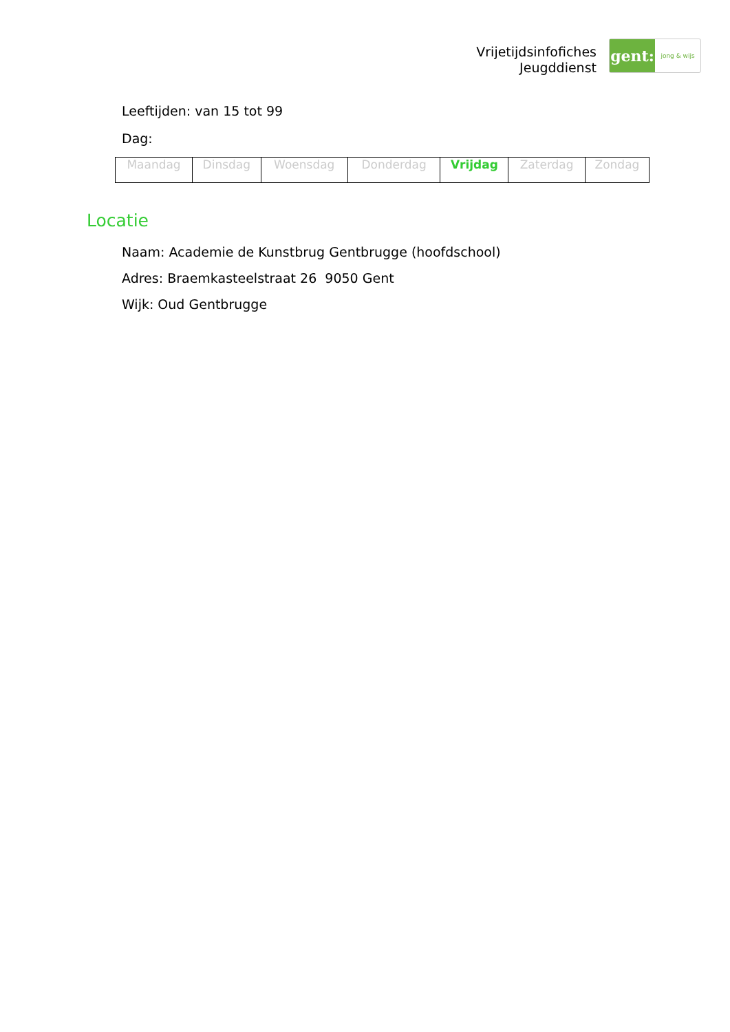Vrijetijdsinfofiches
Jeugddienst
gent:
jong & wijs
Leeftijden: van 15 tot 99
Dag:
| Maandag | Dinsdag | Woensdag | Donderdag | Vrijdag | Zaterdag | Zondag |
Locatie
Naam: Academie de Kunstbrug Gentbrugge (hoofdschool)
Adres: Braemkasteelstraat 26 9050 Gent
Wijk: Oud Gentbrugge